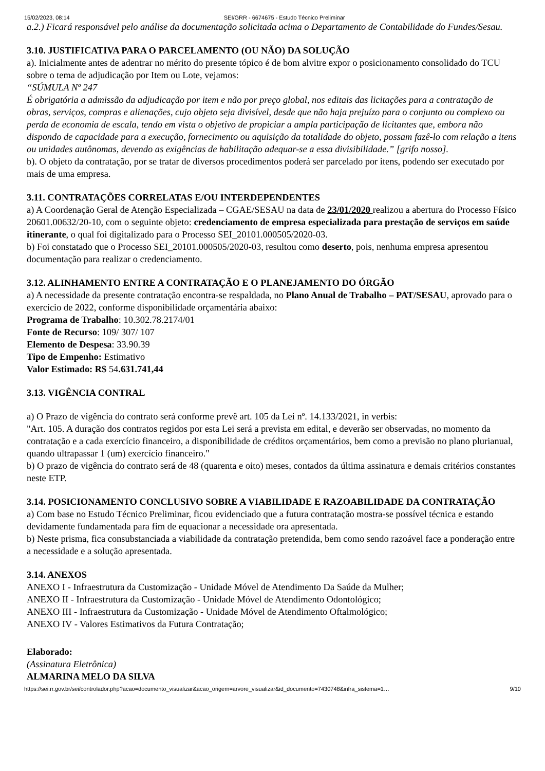15/02/2023, 08:14 SEI/GRR - 6674675 - Estudo Técnico Preliminar
a.2.) Ficará responsável pelo análise da documentação solicitada acima o Departamento de Contabilidade do Fundes/Sesau.
3.10. JUSTIFICATIVA PARA O PARCELAMENTO (OU NÃO) DA SOLUÇÃO
a). Inicialmente antes de adentrar no mérito do presente tópico é de bom alvitre expor o posicionamento consolidado do TCU sobre o tema de adjudicação por Item ou Lote, vejamos:
“SÚMULA Nº 247
É obrigatória a admissão da adjudicação por item e não por preço global, nos editais das licitações para a contratação de obras, serviços, compras e alienações, cujo objeto seja divisível, desde que não haja prejuízo para o conjunto ou complexo ou perda de economia de escala, tendo em vista o objetivo de propiciar a ampla participação de licitantes que, embora não dispondo de capacidade para a execução, fornecimento ou aquisição da totalidade do objeto, possam fazê-lo com relação a itens ou unidades autônomas, devendo as exigências de habilitação adequar-se a essa divisibilidade.” [grifo nosso].
b). O objeto da contratação, por se tratar de diversos procedimentos poderá ser parcelado por itens, podendo ser executado por mais de uma empresa.
3.11. CONTRATAÇÕES CORRELATAS E/OU INTERDEPENDENTES
a) A Coordenação Geral de Atenção Especializada – CGAE/SESAU na data de 23/01/2020 realizou a abertura do Processo Físico 20601.00632/20-10, com o seguinte objeto: credenciamento de empresa especializada para prestação de serviços em saúde itinerante, o qual foi digitalizado para o Processo SEI_20101.000505/2020-03.
b) Foi constatado que o Processo SEI_20101.000505/2020-03, resultou como deserto, pois, nenhuma empresa apresentou documentação para realizar o credenciamento.
3.12. ALINHAMENTO ENTRE A CONTRATAÇÃO E O PLANEJAMENTO DO ÓRGÃO
a) A necessidade da presente contratação encontra-se respaldada, no Plano Anual de Trabalho – PAT/SESAU, aprovado para o exercício de 2022, conforme disponibilidade orçamentária abaixo:
Programa de Trabalho: 10.302.78.2174/01
Fonte de Recurso: 109/ 307/ 107
Elemento de Despesa: 33.90.39
Tipo de Empenho: Estimativo
Valor Estimado: R$ 54.631.741,44
3.13. VIGÊNCIA CONTRAL
a) O Prazo de vigência do contrato será conforme prevê art. 105 da Lei nº. 14.133/2021, in verbis:
"Art. 105. A duração dos contratos regidos por esta Lei será a prevista em edital, e deverão ser observadas, no momento da contratação e a cada exercício financeiro, a disponibilidade de créditos orçamentários, bem como a previsão no plano plurianual, quando ultrapassar 1 (um) exercício financeiro."
b) O prazo de vigência do contrato será de 48 (quarenta e oito) meses, contados da última assinatura e demais critérios constantes neste ETP.
3.14. POSICIONAMENTO CONCLUSIVO SOBRE A VIABILIDADE E RAZOABILIDADE DA CONTRATAÇÃO
a) Com base no Estudo Técnico Preliminar, ficou evidenciado que a futura contratação mostra-se possível técnica e estando devidamente fundamentada para fim de equacionar a necessidade ora apresentada.
b) Neste prisma, fica consubstanciada a viabilidade da contratação pretendida, bem como sendo razoável face a ponderação entre a necessidade e a solução apresentada.
3.14. ANEXOS
ANEXO I - Infraestrutura da Customização - Unidade Móvel de Atendimento Da Saúde da Mulher;
ANEXO II - Infraestrutura da Customização - Unidade Móvel de Atendimento Odontológico;
ANEXO III - Infraestrutura da Customização - Unidade Móvel de Atendimento Oftalmológico;
ANEXO IV - Valores Estimativos da Futura Contratação;
Elaborado:
(Assinatura Eletrônica)
ALMARINA MELO DA SILVA
https://sei.rr.gov.br/sei/controlador.php?acao=documento_visualizar&acao_origem=arvore_visualizar&id_documento=7430748&infra_sistema=1… 9/10